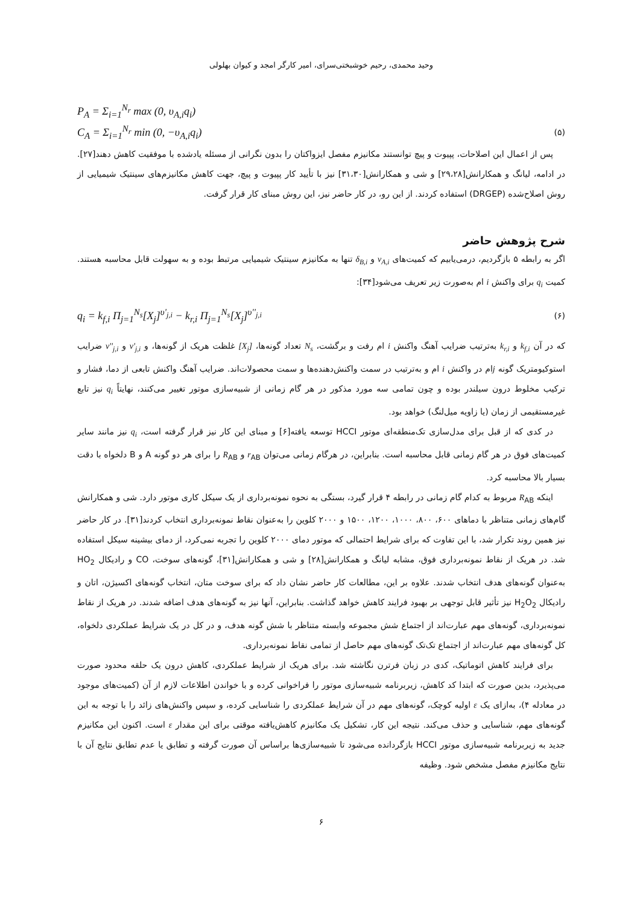وحید محمدی، رحیم خوشبختی‌سرای، امیر کارگر امجد و کیوان بهلولی
P<sub>A</sub> = Σ<sub>i=1</sub><sup>N<sub>r</sub></sup> max (0, υ<sub>A,i</sub>q<sub>i</sub>)
C<sub>A</sub> = Σ<sub>i=1</sub><sup>N<sub>r</sub></sup> min (0, −υ<sub>A,i</sub>q<sub>i</sub>) (۵)
پس از اعمال این اصلاحات، پپیوت و پیچ توانستند مکانیزم مفصل ایزواکتان را بدون نگرانی از مسئله یادشده با موفقیت کاهش دهند[۲۷]. در ادامه، لیانگ و همکارانش[۲۹،۲۸] و شی و همکارانش[۳۱،۳۰] نیز با تأیید کار پپیوت و پیچ، جهت کاهش مکانیزم‌های سینتیک شیمیایی از روش اصلاح‌شده (DRGEP) استفاده کردند. از این رو، در کار حاضر نیز، این روش مبنای کار قرار گرفت.
شرح پژوهش حاضر
اگر به رابطه ۵ بازگردیم، درمی‌یابیم که کمیت‌های ν<sub>A,i</sub> و δ<sub>B,i</sub> تنها به مکانیزم سینتیک شیمیایی مرتبط بوده و به سهولت قابل محاسبه هستند. کمیت q<sub>i</sub> برای واکنش i ام به‌صورت زیر تعریف می‌شود[۳۴]:
q<sub>i</sub> = k<sub>f,i</sub> Π<sub>j=1</sub><sup>N<sub>s</sub></sup>[X<sub>j</sub>]<sup>υ'<sub>j,i</sub></sup> − k<sub>r,i</sub> Π<sub>j=1</sub><sup>N<sub>s</sub></sup>[X<sub>j</sub>]<sup>υ''<sub>j,i</sub></sup> (۶)
که در آن k<sub>f,i</sub> و k<sub>r,i</sub> به‌ترتیب ضرایب آهنگ واکنش i ام رفت و برگشت، N<sub>s</sub> تعداد گونه‌ها، [X<sub>j</sub>] غلظت هریک از گونه‌ها، و ν'<sub>j,i</sub> و ν''<sub>j,i</sub> ضرایب استوکیومتریک گونه jام در واکنش i ام و به‌ترتیب در سمت واکنش‌دهنده‌ها و سمت محصولات‌اند. ضرایب آهنگ واکنش تابعی از دما، فشار و ترکیب مخلوط درون سیلندر بوده و چون تمامی سه مورد مذکور در هر گام زمانی از شبیه‌سازی موتور تغییر می‌کنند، نهایتاً q<sub>i</sub> نیز تابع غیرمستقیمی از زمان (یا زاویه میل‌لنگ) خواهد بود.
در کدی که از قبل برای مدل‌سازی تک‌منطقه‌ای موتور HCCI توسعه یافته[۶] و مبنای این کار نیز قرار گرفته است، q<sub>i</sub> نیز مانند سایر کمیت‌های فوق در هر گام زمانی قابل محاسبه است. بنابراین، در هرگام زمانی می‌توان r<sub>AB</sub> و R<sub>AB</sub> را برای هر دو گونه A و B دلخواه با دقت بسیار بالا محاسبه کرد.
اینکه R<sub>AB</sub> مربوط به کدام گام زمانی در رابطه ۴ قرار گیرد، بستگی به نحوه نمونه‌برداری از یک سیکل کاری موتور دارد. شی و همکارانش گام‌های زمانی متناظر با دماهای ۶۰۰، ۸۰۰، ۱۰۰۰، ۱۲۰۰، ۱۵۰۰ و ۲۰۰۰ کلوین را به‌عنوان نقاط نمونه‌برداری انتخاب کردند[۳۱]. در کار حاضر نیز همین روند تکرار شد، با این تفاوت که برای شرایط احتمالی که موتور دمای ۲۰۰۰ کلوین را تجربه نمی‌کرد، از دمای بیشینه سیکل استفاده شد. در هریک از نقاط نمونه‌برداری فوق، مشابه لیانگ و همکارانش[۲۸] و شی و همکارانش[۳۱]، گونه‌های سوخت، CO و رادیکال HO<sub>2</sub> به‌عنوان گونه‌های هدف انتخاب شدند. علاوه بر این، مطالعات کار حاضر نشان داد که برای سوخت متان، انتخاب گونه‌های اکسیژن، اتان و رادیکال H<sub>2</sub>O<sub>2</sub> نیز تأثیر قابل توجهی بر بهبود فرایند کاهش خواهد گذاشت. بنابراین، آنها نیز به گونه‌های هدف اضافه شدند. در هریک از نقاط نمونه‌برداری، گونه‌های مهم عبارت‌اند از اجتماع شش مجموعه وابسته متناظر با شش گونه هدف، و در کل در یک شرایط عملکردی دلخواه، کل گونه‌های مهم عبارت‌اند از اجتماع تک‌تک گونه‌های مهم حاصل از تمامی نقاط نمونه‌برداری.
برای فرایند کاهش اتوماتیک، کدی در زبان فرترن نگاشته شد. برای هریک از شرایط عملکردی، کاهش درون یک حلقه محدود صورت می‌پذیرد، بدین صورت که ابتدا کد کاهش، زیربرنامه شبیه‌سازی موتور را فراخوانی کرده و با خواندن اطلاعات لازم از آن (کمیت‌های موجود در معادله ۴)، به‌ازای یک ε اولیه کوچک، گونه‌های مهم در آن شرایط عملکردی را شناسایی کرده، و سپس واکنش‌های زائد را با توجه به این گونه‌های مهم، شناسایی و حذف می‌کند. نتیجه این کار، تشکیل یک مکانیزم کاهش‌یافته موقتی برای این مقدار ε است. اکنون این مکانیزم جدید به زیربرنامه شبیه‌سازی موتور HCCI بازگردانده می‌شود تا شبیه‌سازی‌ها براساس آن صورت گرفته و تطابق یا عدم تطابق نتایج آن با نتایج مکانیزم مفصل مشخص شود. وظیفه
۶